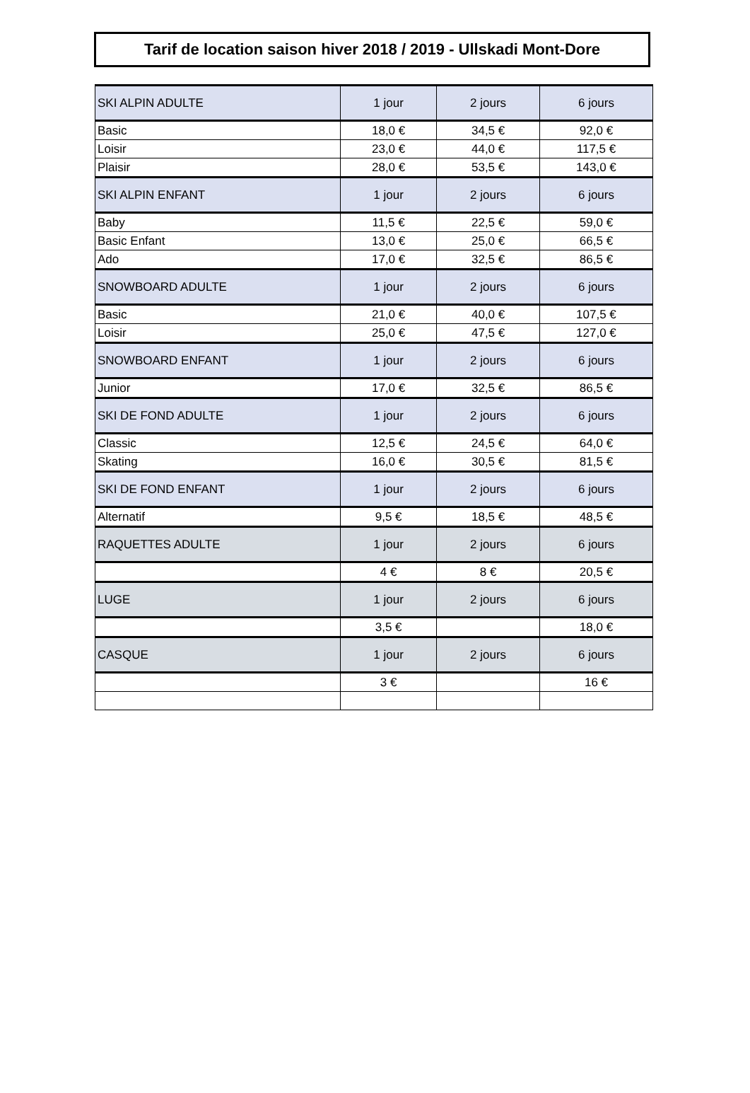Tarif de location saison hiver 2018 / 2019 - Ullskadi Mont-Dore
| SKI ALPIN ADULTE | 1 jour | 2 jours | 6 jours |
| Basic | 18,0 € | 34,5 € | 92,0 € |
| Loisir | 23,0 € | 44,0 € | 117,5 € |
| Plaisir | 28,0 € | 53,5 € | 143,0 € |
| SKI ALPIN ENFANT | 1 jour | 2 jours | 6 jours |
| Baby | 11,5 € | 22,5 € | 59,0 € |
| Basic Enfant | 13,0 € | 25,0 € | 66,5 € |
| Ado | 17,0 € | 32,5 € | 86,5 € |
| SNOWBOARD ADULTE | 1 jour | 2 jours | 6 jours |
| Basic | 21,0 € | 40,0 € | 107,5 € |
| Loisir | 25,0 € | 47,5 € | 127,0 € |
| SNOWBOARD ENFANT | 1 jour | 2 jours | 6 jours |
| Junior | 17,0 € | 32,5 € | 86,5 € |
| SKI DE FOND ADULTE | 1 jour | 2 jours | 6 jours |
| Classic | 12,5 € | 24,5 € | 64,0 € |
| Skating | 16,0 € | 30,5 € | 81,5 € |
| SKI DE FOND ENFANT | 1 jour | 2 jours | 6 jours |
| Alternatif | 9,5 € | 18,5 € | 48,5 € |
| RAQUETTES ADULTE | 1 jour | 2 jours | 6 jours |
| | 4 € | 8 € | 20,5 € |
| LUGE | 1 jour | 2 jours | 6 jours |
| | 3,5 € | | 18,0 € |
| CASQUE | 1 jour | 2 jours | 6 jours |
| | 3 € | | 16 € |